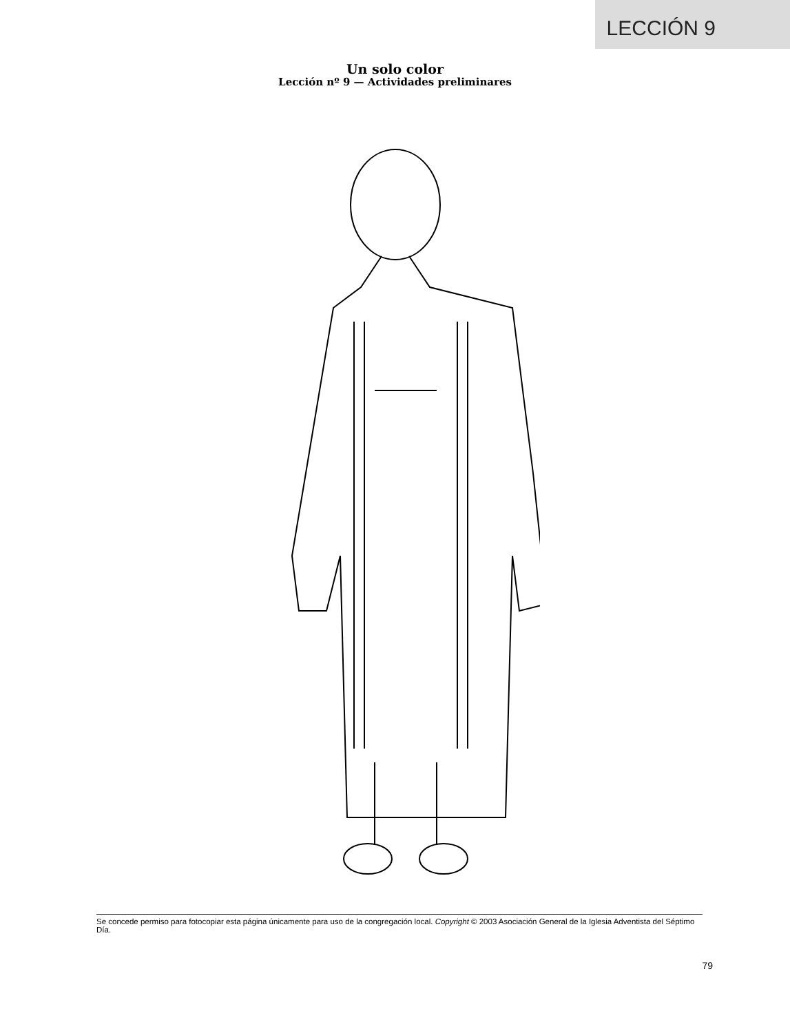LECCIÓN 9
Un solo color
Lección nº 9 — Actividades preliminares
Se concede permiso para fotocopiar esta página únicamente para uso de la congregación local. Copyright © 2003 Asociación General de la Iglesia Adventista del Séptimo Día.
79